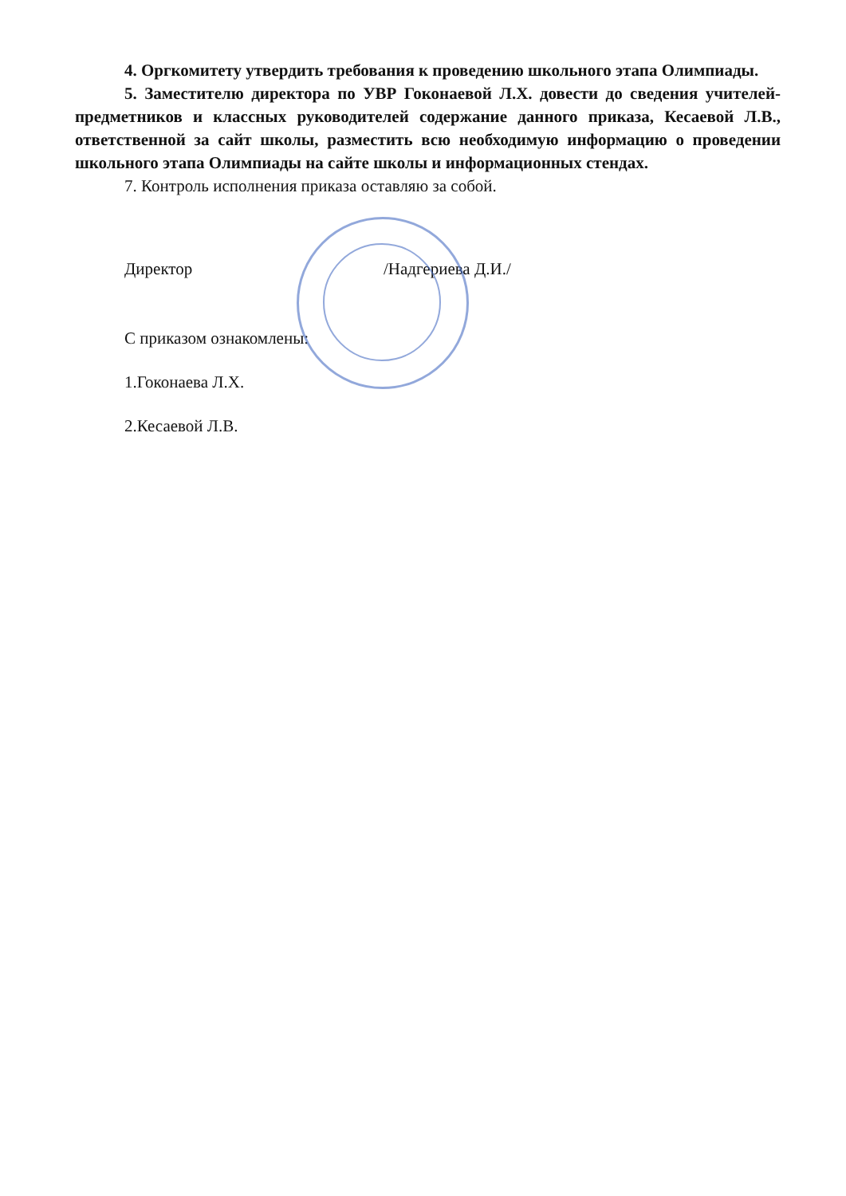4. Оргкомитету утвердить требования к проведению школьного этапа Олимпиады.
5. Заместителю директора по УВР Гоконаевой Л.Х. довести до сведения учителей-предметников и классных руководителей содержание данного приказа, Кесаевой Л.В., ответственной за сайт школы, разместить всю необходимую информацию о проведении школьного этапа Олимпиады на сайте школы и информационных стендах.
7. Контроль исполнения приказа оставляю за собой.
Директор /Надгериева Д.И./
С приказом ознакомлены:
1.Гоконаева Л.Х.
2.Кесаевой Л.В.